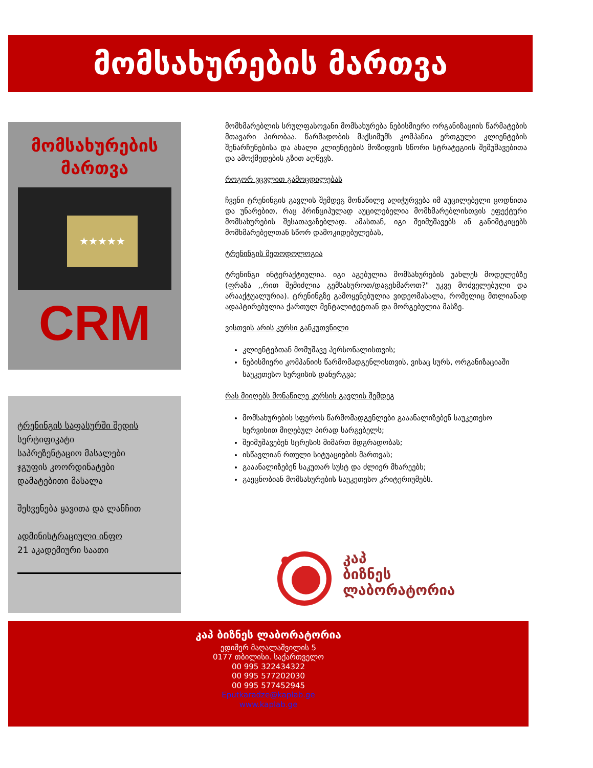მომსახურების მართვა
მომსახურების
მართვა
★★★★★
CRM
ტრენინგის საფასურში შედის
სერტიფიკატი
საპრეზენტაციო მასალები
ჯგუფის კოორდინატები
დამატებითი მასალა
შესვენება ყავითა და ლანჩით
ადმინისტრაციული ინფო
21 აკადემიური საათი
მომხმარებლის სრულფასოვანი მომსახურება ნებისმიერი ორგანიზაციის წარმატების მთავარი პირობაა. წარმადობის მაქსიმუმს კომპანია ერთგული კლიენტების შენარჩუნებისა და ახალი კლიენტების მოზიდვის სწორი სტრატეგიის შემუშავებითა და ამოქმედების გზით აღწევს.
როგორ ვცვლით გამოცდილებას
ჩვენი ტრენინგის გავლის შემდეგ მონაწილე აღიჭურვება იმ აუცილებელი ცოდნითა და უნარებით, რაც პრინციპულად აუცილებელია მომხმარებლისთვის ეფექტური მომსახურების შესათავაზებლად. ამასთან, იგი შეიმუშავებს ან განიმტკიცებს მომხმარებელთან სწორ დამოკიდებულებას,
ტრენინგის მეთოდოლოგია
ტრენინგი ინტერაქტიულია. იგი აგებულია მომსახურების უახლეს მოდელებზე (ფრაზა ,,რით შემიძლია გემსახუროთ/დაგეხმაროთ?" უკვე მოძველებული და არააქტუალურია). ტრენინგზე გამოყენებულია ვიდეომასალა, რომელიც მთლიანად ადაპტირებულია ქართულ მენტალიტეტთან და მორგებულია მასზე.
ვისთვის არის კურსი განკუთვნილი
კლიენტებთან მომუშავე პერსონალისთვის;
ნებისმიერი კომპანიის წარმომადგენლისთვის, ვისაც სურს, ორგანიზაციაში საუკეთესო სერვისის დანერგვა;
რას მიიღებს მონაწილე კურსის გავლის შემდეგ
მომსახურების სფეროს წარმომადგენლები გააანალიზებენ საუკეთესო სერვისით მიღებულ პირად სარგებელს;
შეიმუშავებენ სტრესის მიმართ მდგრადობას;
ისწავლიან რთული სიტუაციების მართვას;
გააანალიზებენ საკუთარ სუსტ და ძლიერ მხარეებს;
გაეცნობიან მომსახურების საუკეთესო კრიტერიუმებს.
კაპ
ბიზნეს
ლაბორატორია
კაპ ბიზნეს ლაბორატორია
ედიშერ მაღალაშვილის 5
0177 თბილისი. საქართველო
00 995 322434322
00 995 577202030
00 995 577452945
Eputkaradze@kaplab.ge
www.kaplab.ge